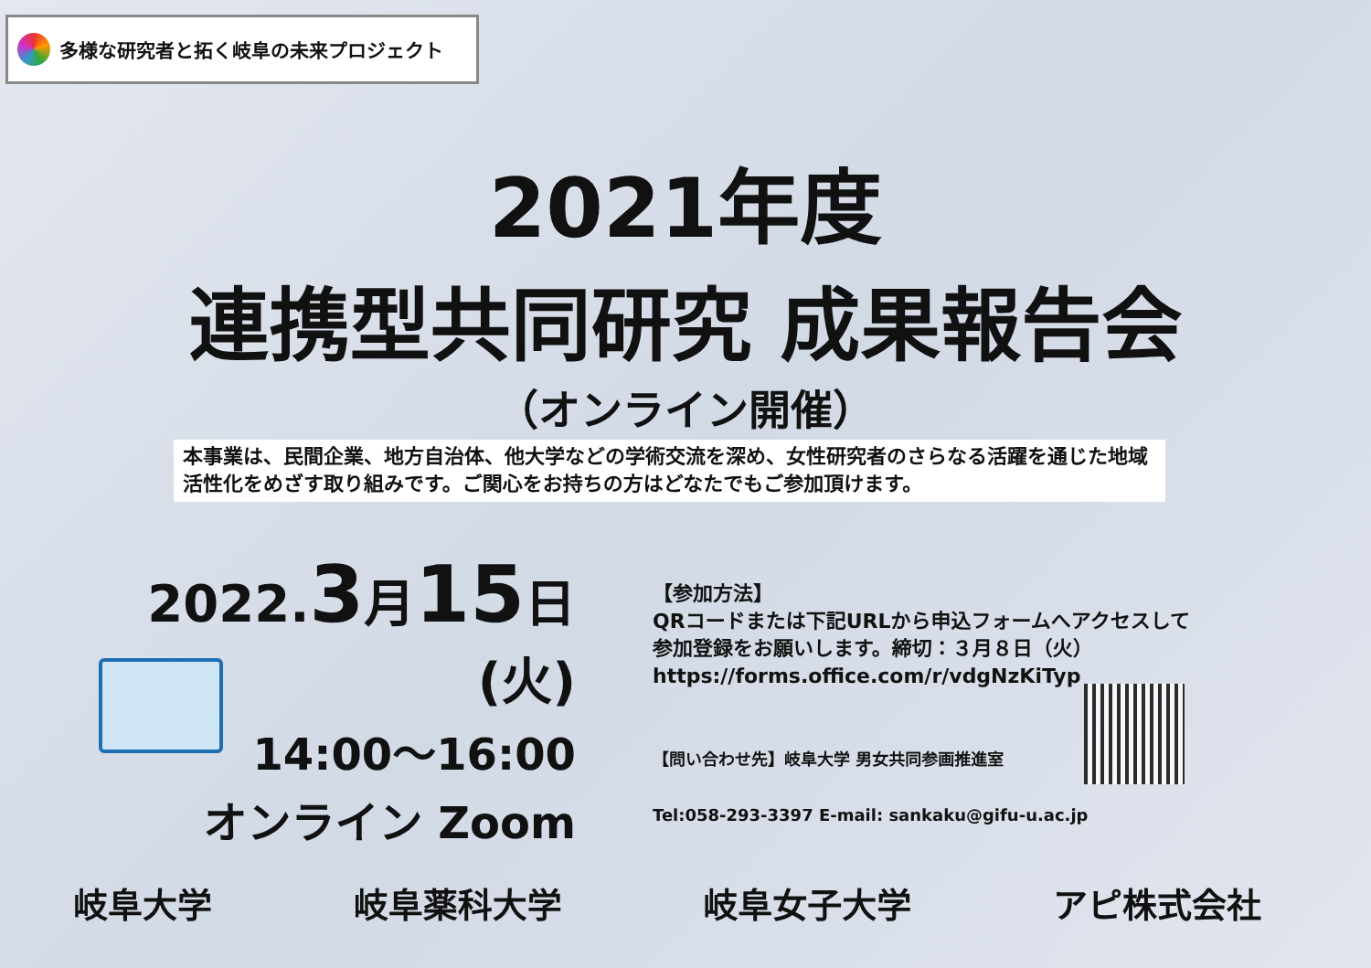多様な研究者と拓く岐阜の未来プロジェクト
2021年度
連携型共同研究 成果報告会
（オンライン開催）
本事業は、民間企業、地方自治体、他大学などの学術交流を深め、女性研究者のさらなる活躍を通じた地域活性化をめざす取り組みです。ご関心をお持ちの方はどなたでもご参加頂けます。
2022.3月15日(火)
14:00～16:00
オンライン Zoom
【参加方法】
QRコードまたは下記URLから申込フォームへアクセスして参加登録をお願いします。締切：３月８日（火）
https://forms.office.com/r/vdgNzKiTyp
【問い合わせ先】岐阜大学 男女共同参画推進室
Tel:058-293-3397 E-mail: sankaku@gifu-u.ac.jp
岐阜大学 岐阜薬科大学 岐阜女子大学 アピ株式会社